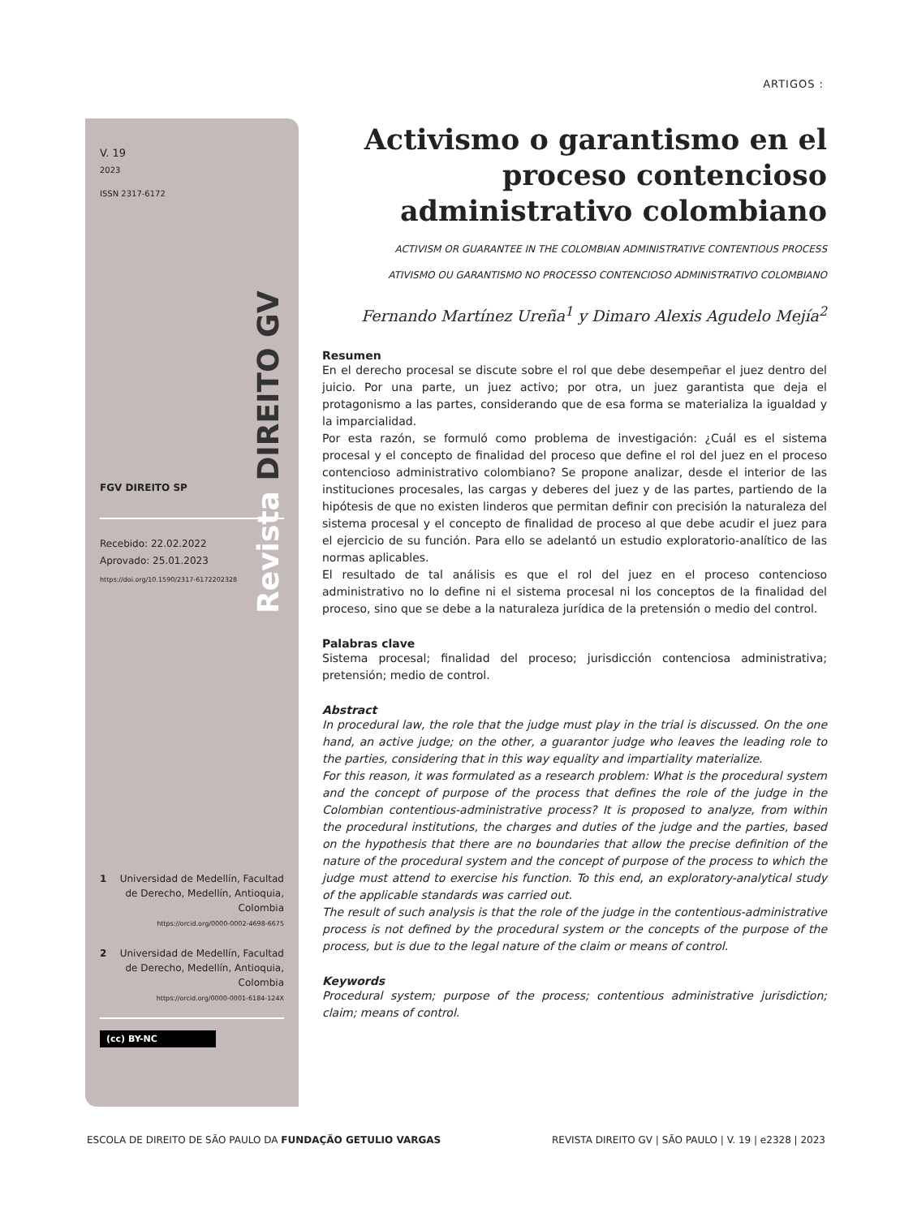ARTIGOS :
V. 19
2023
ISSN 2317-6172
FGV DIREITO SP
Recebido: 22.02.2022
Aprovado: 25.01.2023
https://doi.org/10.1590/2317-6172202328
1 Universidad de Medellín, Facultad de Derecho, Medellín, Antioquia, Colombia
https://orcid.org/0000-0002-4698-6675
2 Universidad de Medellín, Facultad de Derecho, Medellín, Antioquia, Colombia
https://orcid.org/0000-0001-6184-124X
(cc) BY-NC
Revista DIREITO GV
Activismo o garantismo en el proceso contencioso administrativo colombiano
ACTIVISM OR GUARANTEE IN THE COLOMBIAN ADMINISTRATIVE CONTENTIOUS PROCESS
ATIVISMO OU GARANTISMO NO PROCESSO CONTENCIOSO ADMINISTRATIVO COLOMBIANO
Fernando Martínez Ureña<sup>1</sup> y Dimaro Alexis Agudelo Mejía<sup>2</sup>
Resumen
En el derecho procesal se discute sobre el rol que debe desempeñar el juez dentro del juicio. Por una parte, un juez activo; por otra, un juez garantista que deja el protagonismo a las partes, considerando que de esa forma se materializa la igualdad y la imparcialidad.
Por esta razón, se formuló como problema de investigación: ¿Cuál es el sistema procesal y el concepto de finalidad del proceso que define el rol del juez en el proceso contencioso administrativo colombiano? Se propone analizar, desde el interior de las instituciones procesales, las cargas y deberes del juez y de las partes, partiendo de la hipótesis de que no existen linderos que permitan definir con precisión la naturaleza del sistema procesal y el concepto de finalidad de proceso al que debe acudir el juez para el ejercicio de su función. Para ello se adelantó un estudio exploratorio-analítico de las normas aplicables.
El resultado de tal análisis es que el rol del juez en el proceso contencioso administrativo no lo define ni el sistema procesal ni los conceptos de la finalidad del proceso, sino que se debe a la naturaleza jurídica de la pretensión o medio del control.
Palabras clave
Sistema procesal; finalidad del proceso; jurisdicción contenciosa administrativa; pretensión; medio de control.
Abstract
In procedural law, the role that the judge must play in the trial is discussed. On the one hand, an active judge; on the other, a guarantor judge who leaves the leading role to the parties, considering that in this way equality and impartiality materialize.
For this reason, it was formulated as a research problem: What is the procedural system and the concept of purpose of the process that defines the role of the judge in the Colombian contentious-administrative process? It is proposed to analyze, from within the procedural institutions, the charges and duties of the judge and the parties, based on the hypothesis that there are no boundaries that allow the precise definition of the nature of the procedural system and the concept of purpose of the process to which the judge must attend to exercise his function. To this end, an exploratory-analytical study of the applicable standards was carried out.
The result of such analysis is that the role of the judge in the contentious-administrative process is not defined by the procedural system or the concepts of the purpose of the process, but is due to the legal nature of the claim or means of control.
Keywords
Procedural system; purpose of the process; contentious administrative jurisdiction; claim; means of control.
ESCOLA DE DIREITO DE SÃO PAULO DA FUNDAÇÃO GETULIO VARGAS REVISTA DIREITO GV | SÃO PAULO | V. 19 | e2328 | 2023